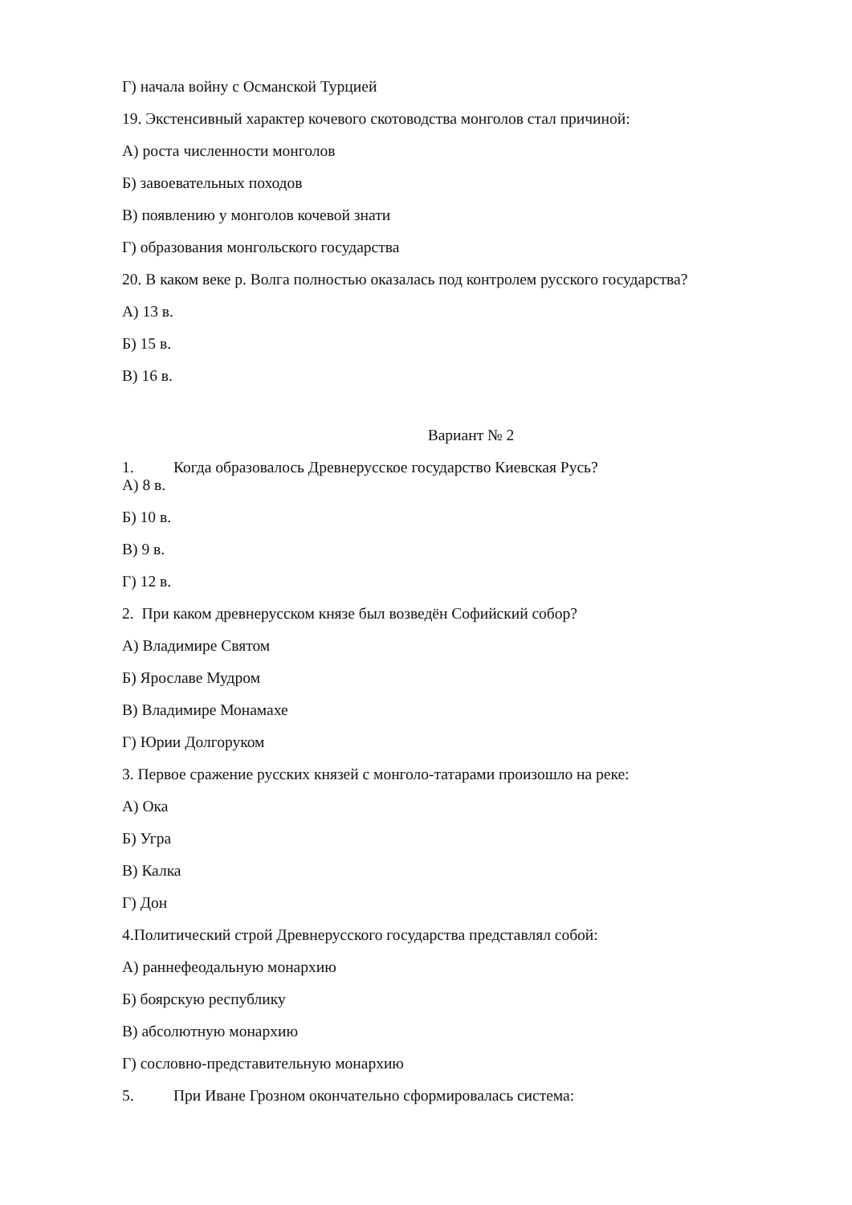Г) начала войну с Османской Турцией
19. Экстенсивный характер кочевого скотоводства монголов стал причиной:
А) роста численности монголов
Б) завоевательных походов
В) появлению у монголов кочевой знати
Г) образования монгольского государства
20. В каком веке р. Волга полностью оказалась под контролем русского государства?
А) 13 в.
Б) 15 в.
В) 16 в.
Вариант № 2
1. Когда образовалось Древнерусское государство Киевская Русь?
А) 8 в.
Б) 10 в.
В) 9 в.
Г) 12 в.
2. При каком древнерусском князе был возведён Софийский собор?
А) Владимире Святом
Б) Ярославе Мудром
В) Владимире Монамахе
Г) Юрии Долгоруком
3. Первое сражение русских князей с монголо-татарами произошло на реке:
А) Ока
Б) Угра
В) Калка
Г) Дон
4.Политический строй Древнерусского государства представлял собой:
А) раннефеодальную монархию
Б) боярскую республику
В) абсолютную монархию
Г) сословно-представительную монархию
5. При Иване Грозном окончательно сформировалась система: